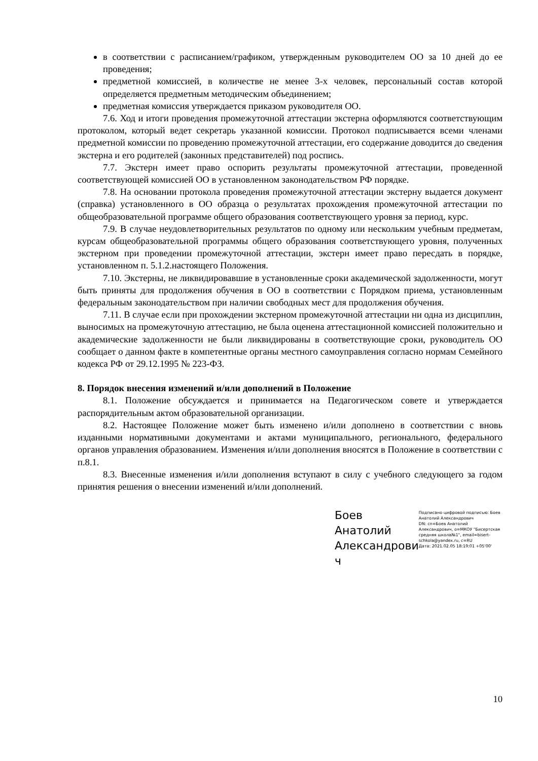в соответствии с расписанием/графиком, утвержденным руководителем ОО за 10 дней до ее проведения;
предметной комиссией, в количестве не менее 3-х человек, персональный состав которой определяется предметным методическим объединением;
предметная комиссия утверждается приказом руководителя ОО.
7.6. Ход и итоги проведения промежуточной аттестации экстерна оформляются соответствующим протоколом, который ведет секретарь указанной комиссии. Протокол подписывается всеми членами предметной комиссии по проведению промежуточной аттестации, его содержание доводится до сведения экстерна и его родителей (законных представителей) под роспись.
7.7. Экстерн имеет право оспорить результаты промежуточной аттестации, проведенной соответствующей комиссией ОО в установленном законодательством РФ порядке.
7.8. На основании протокола проведения промежуточной аттестации экстерну выдается документ (справка) установленного в ОО образца о результатах прохождения промежуточной аттестации по общеобразовательной программе общего образования соответствующего уровня за период, курс.
7.9. В случае неудовлетворительных результатов по одному или нескольким учебным предметам, курсам общеобразовательной программы общего образования соответствующего уровня, полученных экстерном при проведении промежуточной аттестации, экстерн имеет право пересдать в порядке, установленном п. 5.1.2.настоящего Положения.
7.10. Экстерны, не ликвидировавшие в установленные сроки академической задолженности, могут быть приняты для продолжения обучения в ОО в соответствии с Порядком приема, установленным федеральным законодательством при наличии свободных мест для продолжения обучения.
7.11. В случае если при прохождении экстерном промежуточной аттестации ни одна из дисциплин, выносимых на промежуточную аттестацию, не была оценена аттестационной комиссией положительно и академические задолженности не были ликвидированы в соответствующие сроки, руководитель ОО сообщает о данном факте в компетентные органы местного самоуправления согласно нормам Семейного кодекса РФ от 29.12.1995 № 223-ФЗ.
8. Порядок внесения изменений и/или дополнений в Положение
8.1. Положение обсуждается и принимается на Педагогическом совете и утверждается распорядительным актом образовательной организации.
8.2. Настоящее Положение может быть изменено и/или дополнено в соответствии с вновь изданными нормативными документами и актами муниципального, регионального, федерального органов управления образованием. Изменения и/или дополнения вносятся в Положение в соответствии с п.8.1.
8.3. Внесенные изменения и/или дополнения вступают в силу с учебного следующего за годом принятия решения о внесении изменений и/или дополнений.
Боев Анатолий Александрови ч
Подписано цифровой подписью: Боев Анатолий Александрович
DN: cn=Боев Анатолий Александрович, o=МКОУ "Бисертская средняя школа№1", email=bisert-schkola@yandex.ru, c=RU
Дата: 2021.02.05 18:19:01 +05'00'
10